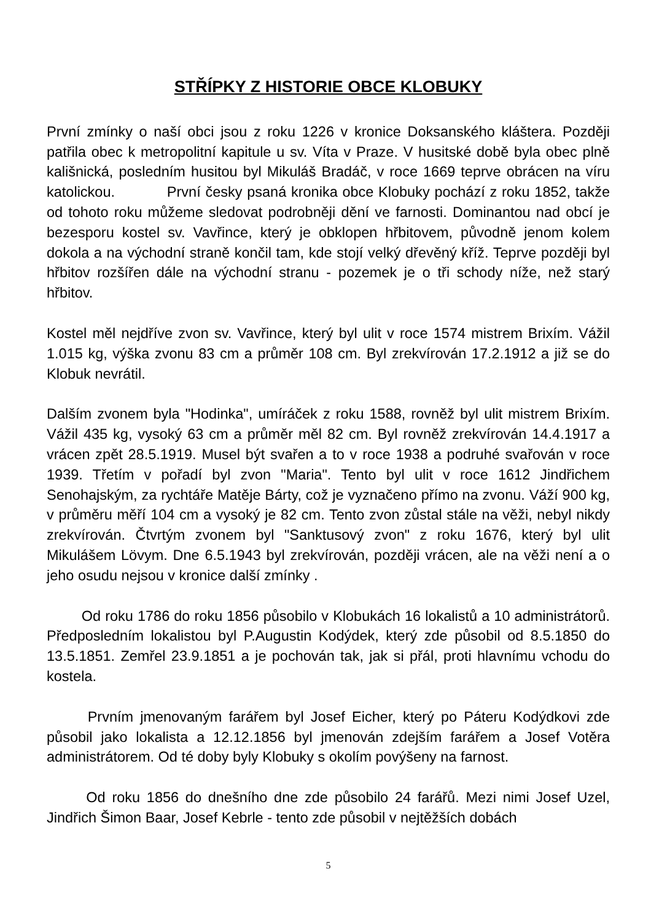STŘÍPKY Z HISTORIE OBCE KLOBUKY
První zmínky o naší obci jsou z roku 1226 v kronice Doksanského kláštera. Později patřila obec k metropolitní kapitule u sv. Víta v Praze. V husitské době byla obec plně kališnická, posledním husitou byl Mikuláš Bradáč, v roce 1669 teprve obrácen na víru katolickou. První česky psaná kronika obce Klobuky pochází z roku 1852, takže od tohoto roku můžeme sledovat podrobněji dění ve farnosti. Dominantou nad obcí je bezesporu kostel sv. Vavřince, který je obklopen hřbitovem, původně jenom kolem dokola a na východní straně končil tam, kde stojí velký dřevěný kříž. Teprve později byl hřbitov rozšířen dále na východní stranu - pozemek je o tři schody níže, než starý hřbitov.
Kostel měl nejdříve zvon sv. Vavřince, který byl ulit v roce 1574 mistrem Brixím. Vážil 1.015 kg, výška zvonu 83 cm a průměr 108 cm. Byl zrekvírován 17.2.1912 a již se do Klobuk nevrátil.
Dalším zvonem byla "Hodinka", umíráček z roku 1588, rovněž byl ulit mistrem Brixím. Vážil 435 kg, vysoký 63 cm a průměr měl 82 cm. Byl rovněž zrekvírován 14.4.1917 a vrácen zpět 28.5.1919. Musel být svařen a to v roce 1938 a podruhé svařován v roce 1939. Třetím v pořadí byl zvon "Maria". Tento byl ulit v roce 1612 Jindřichem Senohajským, za rychtáře Matěje Bárty, což je vyznačeno přímo na zvonu. Váží 900 kg, v průměru měří 104 cm a vysoký je 82 cm. Tento zvon zůstal stále na věži, nebyl nikdy zrekvírován. Čtvrtým zvonem byl "Sanktusový zvon" z roku 1676, který byl ulit Mikulášem Lövym. Dne 6.5.1943 byl zrekvírován, později vrácen, ale na věži není a o jeho osudu nejsou v kronice další zmínky .
Od roku 1786 do roku 1856 působilo v Klobukách 16 lokalistů a 10 administrátorů. Předposledním lokalistou byl P.Augustin Kodýdek, který zde působil od 8.5.1850 do 13.5.1851. Zemřel 23.9.1851 a je pochován tak, jak si přál, proti hlavnímu vchodu do kostela.
Prvním jmenovaným farářem byl Josef Eicher, který po Páteru Kodýdkovi zde působil jako lokalista a 12.12.1856 byl jmenován zdejším farářem a Josef Votěra administrátorem. Od té doby byly Klobuky s okolím povýšeny na farnost.
Od roku 1856 do dnešního dne zde působilo 24 farářů. Mezi nimi Josef Uzel, Jindřich Šimon Baar, Josef Kebrle - tento zde působil v nejtěžších dobách
5